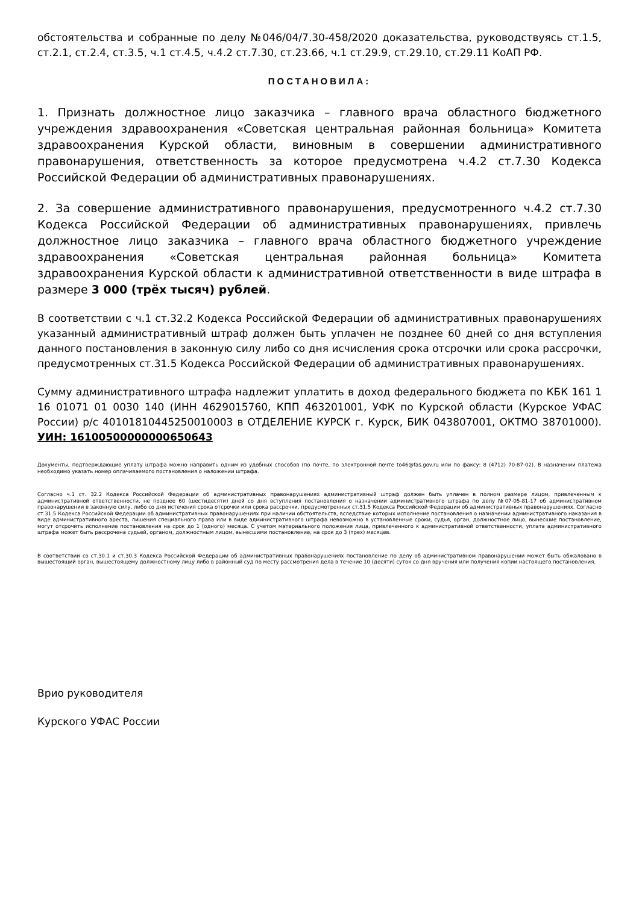обстоятельства и собранные по делу №046/04/7.30-458/2020 доказательства, руководствуясь ст.1.5, ст.2.1, ст.2.4, ст.3.5, ч.1 ст.4.5, ч.4.2 ст.7.30, ст.23.66, ч.1 ст.29.9, ст.29.10, ст.29.11 КоАП РФ.
ПОСТАНОВИЛА:
1. Признать должностное лицо заказчика – главного врача областного бюджетного учреждения здравоохранения «Советская центральная районная больница» Комитета здравоохранения Курской области, виновным в совершении административного правонарушения, ответственность за которое предусмотрена ч.4.2 ст.7.30 Кодекса Российской Федерации об административных правонарушениях.
2. За совершение административного правонарушения, предусмотренного ч.4.2 ст.7.30 Кодекса Российской Федерации об административных правонарушениях, привлечь должностное лицо заказчика – главного врача областного бюджетного учреждение здравоохранения «Советская центральная районная больница» Комитета здравоохранения Курской области к административной ответственности в виде штрафа в размере 3 000 (трёх тысяч) рублей.
В соответствии с ч.1 ст.32.2 Кодекса Российской Федерации об административных правонарушениях указанный административный штраф должен быть уплачен не позднее 60 дней со дня вступления данного постановления в законную силу либо со дня исчисления срока отсрочки или срока рассрочки, предусмотренных ст.31.5 Кодекса Российской Федерации об административных правонарушениях.
Сумму административного штрафа надлежит уплатить в доход федерального бюджета по КБК 161 1 16 01071 01 0030 140 (ИНН 4629015760, КПП 463201001, УФК по Курской области (Курское УФАС России) р/с 40101810445250010003 в ОТДЕЛЕНИЕ КУРСК г. Курск, БИК 043807001, ОКТМО 38701000). УИН: 16100500000000650643
Документы, подтверждающие уплату штрафа можно направить одним из удобных способов (по почте, по электронной почте to46@fas.gov.ru или по факсу: 8 (4712) 70-87-02). В назначении платежа необходимо указать номер оплачиваемого постановления о наложении штрафа.
Согласно ч.1 ст. 32.2 Кодекса Российской Федерации об административных правонарушениях административный штраф должен быть уплачен в полном размере лицом, привлеченным к административной ответственности, не позднее 60 (шестидесяти) дней со дня вступления постановления о назначении административного штрафа по делу №07-05-81-17 об административном правонарушении в законную силу, либо со дня истечения срока отсрочки или срока рассрочки, предусмотренных ст.31.5 Кодекса Российской Федерации об административных правонарушениях. Согласно ст.31.5 Кодекса Российской Федерации об административных правонарушениях при наличии обстоятельств, вследствие которых исполнение постановления о назначении административного наказания в виде административного ареста, лишения специального права или в виде административного штрафа невозможно в установленные сроки, судья, орган, должностное лицо, вынесшие постановление, могут отсрочить исполнение постановления на срок до 1 (одного) месяца. С учетом материального положения лица, привлеченного к административной ответственности, уплата административного штрафа может быть рассрочена судьей, органом, должностным лицом, вынесшими постановление, на срок до 3 (трех) месяцев.
В соответствии со ст.30.1 и ст.30.3 Кодекса Российской Федерации об административных правонарушениях постановление по делу об административном правонарушении может быть обжаловано в вышестоящий орган, вышестоящему должностному лицу либо в районный суд по месту рассмотрения дела в течение 10 (десяти) суток со дня вручения или получения копии настоящего постановления.
Врио руководителя
Курского УФАС России